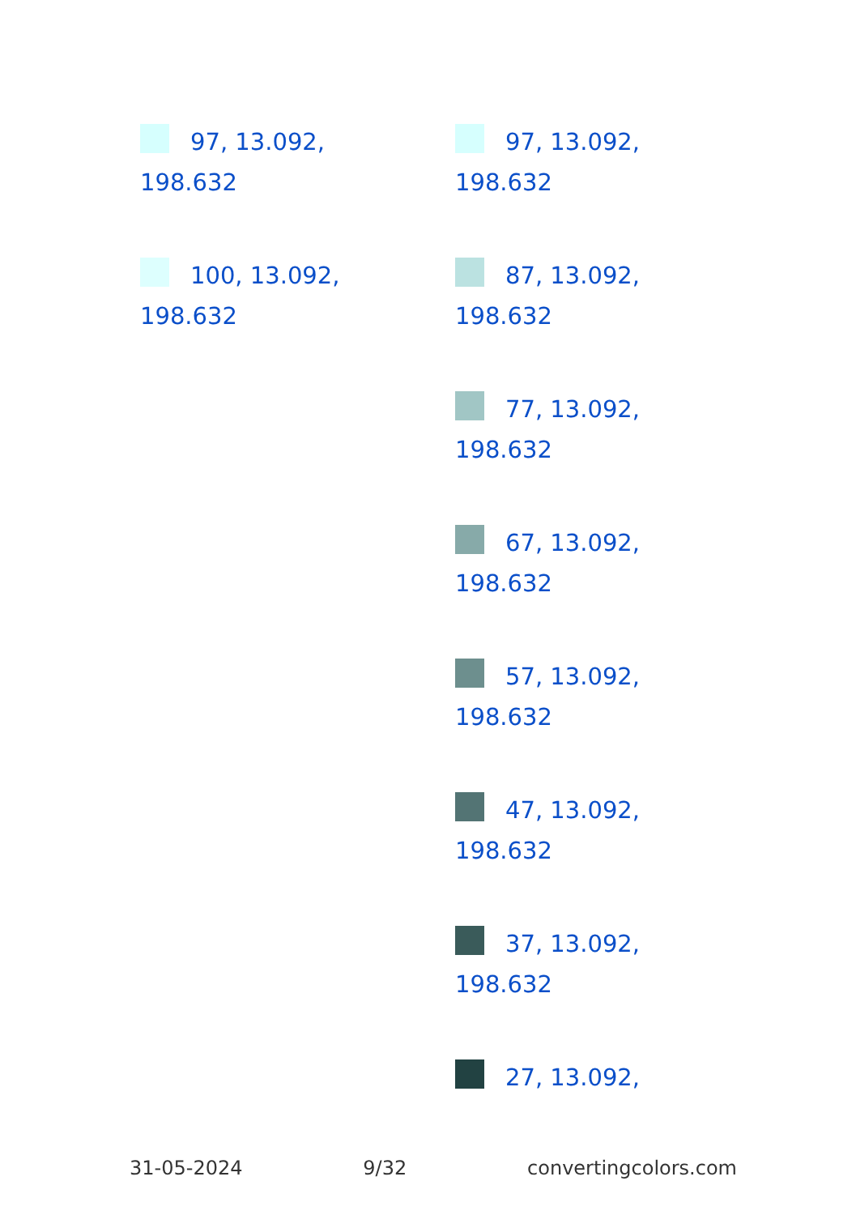97, 13.092, 198.632
100, 13.092, 198.632
97, 13.092, 198.632
87, 13.092, 198.632
77, 13.092, 198.632
67, 13.092, 198.632
57, 13.092, 198.632
47, 13.092, 198.632
37, 13.092, 198.632
27, 13.092,
31-05-2024 9/32 convertingcolors.com